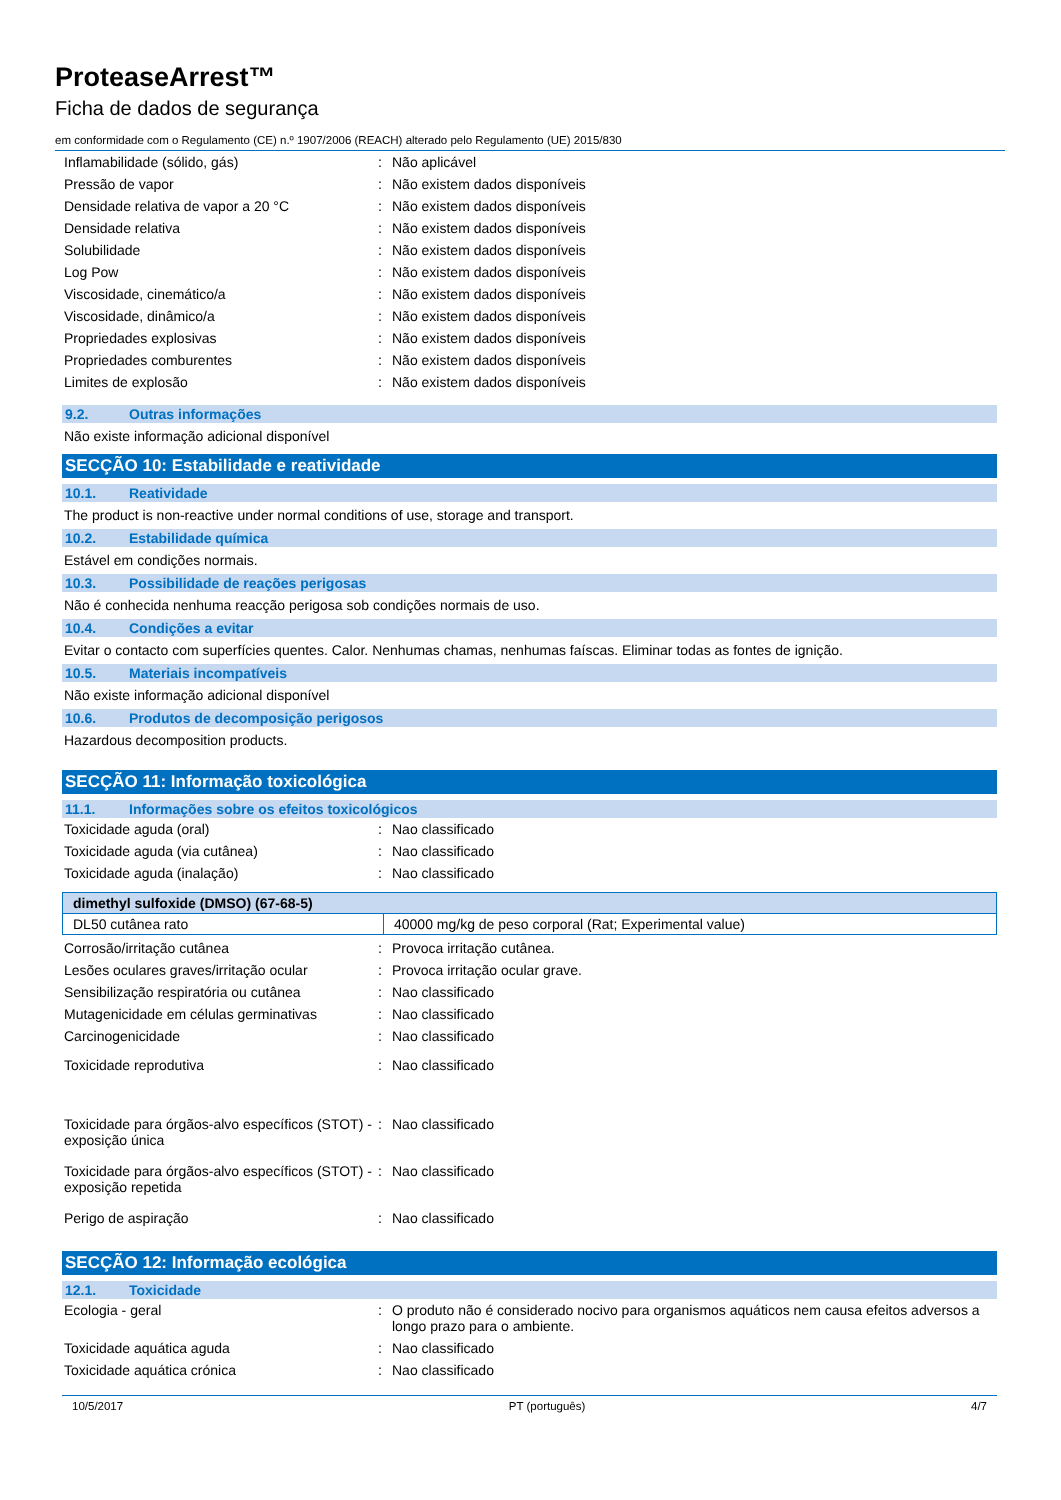ProteaseArrest™
Ficha de dados de segurança
em conformidade com o Regulamento (CE) n.º 1907/2006 (REACH) alterado pelo Regulamento (UE) 2015/830
| Inflamabilidade (sólido, gás) | : | Não aplicável |
| Pressão de vapor | : | Não existem dados disponíveis |
| Densidade relativa de vapor a 20 °C | : | Não existem dados disponíveis |
| Densidade relativa | : | Não existem dados disponíveis |
| Solubilidade | : | Não existem dados disponíveis |
| Log Pow | : | Não existem dados disponíveis |
| Viscosidade, cinemático/a | : | Não existem dados disponíveis |
| Viscosidade, dinâmico/a | : | Não existem dados disponíveis |
| Propriedades explosivas | : | Não existem dados disponíveis |
| Propriedades comburentes | : | Não existem dados disponíveis |
| Limites de explosão | : | Não existem dados disponíveis |
9.2. Outras informações
Não existe informação adicional disponível
SECÇÃO 10: Estabilidade e reatividade
10.1. Reatividade
The product is non-reactive under normal conditions of use, storage and transport.
10.2. Estabilidade química
Estável em condições normais.
10.3. Possibilidade de reações perigosas
Não é conhecida nenhuma reacção perigosa sob condições normais de uso.
10.4. Condições a evitar
Evitar o contacto com superfícies quentes. Calor. Nenhumas chamas, nenhumas faíscas. Eliminar todas as fontes de ignição.
10.5. Materiais incompatíveis
Não existe informação adicional disponível
10.6. Produtos de decomposição perigosos
Hazardous decomposition products.
SECÇÃO 11: Informação toxicológica
11.1. Informações sobre os efeitos toxicológicos
| Toxicidade aguda (oral) | : | Nao classificado |
| Toxicidade aguda (via cutânea) | : | Nao classificado |
| Toxicidade aguda (inalação) | : | Nao classificado |
| dimethyl sulfoxide (DMSO) (67-68-5) | |
| --- | --- |
| DL50 cutânea rato | 40000 mg/kg de peso corporal (Rat; Experimental value) |
| Corrosão/irritação cutânea | : | Provoca irritação cutânea. |
| Lesões oculares graves/irritação ocular | : | Provoca irritação ocular grave. |
| Sensibilização respiratória ou cutânea | : | Nao classificado |
| Mutagenicidade em células germinativas | : | Nao classificado |
| Carcinogenicidade | : | Nao classificado |
| Toxicidade reprodutiva | : | Nao classificado |
| Toxicidade para órgãos-alvo específicos (STOT) - exposição única | : | Nao classificado |
| Toxicidade para órgãos-alvo específicos (STOT) - exposição repetida | : | Nao classificado |
| Perigo de aspiração | : | Nao classificado |
SECÇÃO 12: Informação ecológica
12.1. Toxicidade
| Ecologia - geral | : | O produto não é considerado nocivo para organismos aquáticos nem causa efeitos adversos a longo prazo para o ambiente. |
| Toxicidade aquática aguda | : | Nao classificado |
| Toxicidade aquática crónica | : | Nao classificado |
10/5/2017 PT (português) 4/7